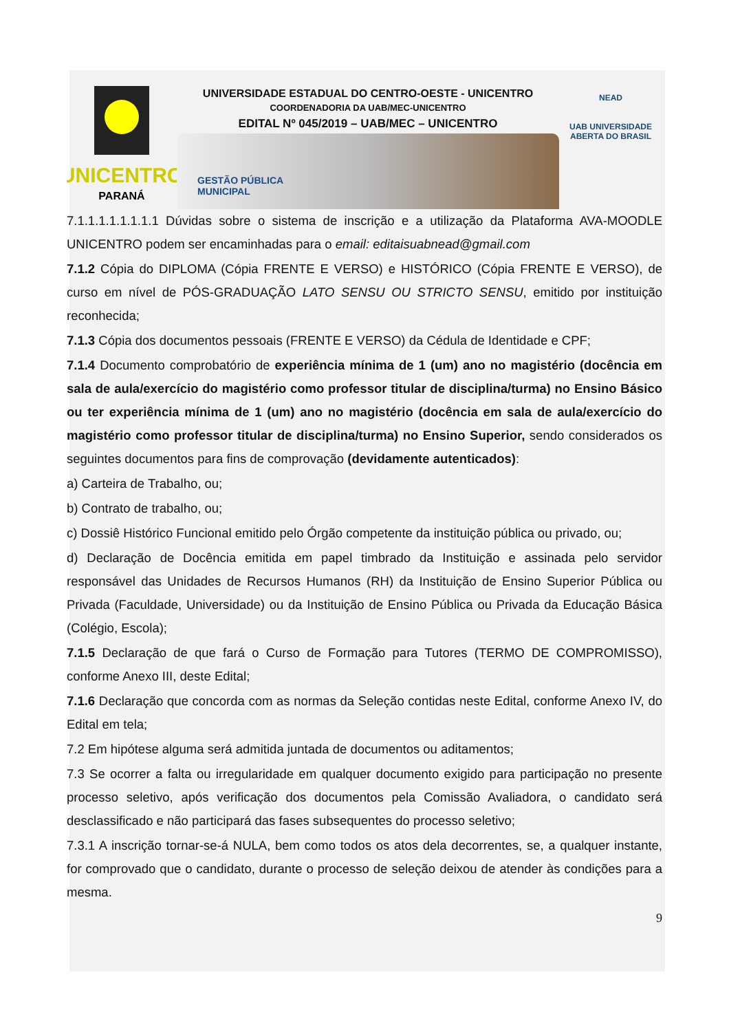UNICENTRO
PARANÁ
UNIVERSIDADE ESTADUAL DO CENTRO-OESTE - UNICENTRO
COORDENADORIA DA UAB/MEC-UNICENTRO
EDITAL Nº 045/2019 – UAB/MEC – UNICENTRO
GESTÃO PÚBLICA
MUNICIPAL
NEAD
UAB UNIVERSIDADE
ABERTA DO BRASIL
7.1.1.1.1.1.1.1.1 Dúvidas sobre o sistema de inscrição e a utilização da Plataforma AVA-MOODLE UNICENTRO podem ser encaminhadas para o email: editaisuabnead@gmail.com
7.1.2 Cópia do DIPLOMA (Cópia FRENTE E VERSO) e HISTÓRICO (Cópia FRENTE E VERSO), de curso em nível de PÓS-GRADUAÇÃO LATO SENSU OU STRICTO SENSU, emitido por instituição reconhecida;
7.1.3 Cópia dos documentos pessoais (FRENTE E VERSO) da Cédula de Identidade e CPF;
7.1.4 Documento comprobatório de experiência mínima de 1 (um) ano no magistério (docência em sala de aula/exercício do magistério como professor titular de disciplina/turma) no Ensino Básico ou ter experiência mínima de 1 (um) ano no magistério (docência em sala de aula/exercício do magistério como professor titular de disciplina/turma) no Ensino Superior, sendo considerados os seguintes documentos para fins de comprovação (devidamente autenticados):
a) Carteira de Trabalho, ou;
b) Contrato de trabalho, ou;
c) Dossiê Histórico Funcional emitido pelo Órgão competente da instituição pública ou privado, ou;
d) Declaração de Docência emitida em papel timbrado da Instituição e assinada pelo servidor responsável das Unidades de Recursos Humanos (RH) da Instituição de Ensino Superior Pública ou Privada (Faculdade, Universidade) ou da Instituição de Ensino Pública ou Privada da Educação Básica (Colégio, Escola);
7.1.5 Declaração de que fará o Curso de Formação para Tutores (TERMO DE COMPROMISSO), conforme Anexo III, deste Edital;
7.1.6 Declaração que concorda com as normas da Seleção contidas neste Edital, conforme Anexo IV, do Edital em tela;
7.2 Em hipótese alguma será admitida juntada de documentos ou aditamentos;
7.3 Se ocorrer a falta ou irregularidade em qualquer documento exigido para participação no presente processo seletivo, após verificação dos documentos pela Comissão Avaliadora, o candidato será desclassificado e não participará das fases subsequentes do processo seletivo;
7.3.1 A inscrição tornar-se-á NULA, bem como todos os atos dela decorrentes, se, a qualquer instante, for comprovado que o candidato, durante o processo de seleção deixou de atender às condições para a mesma.
9